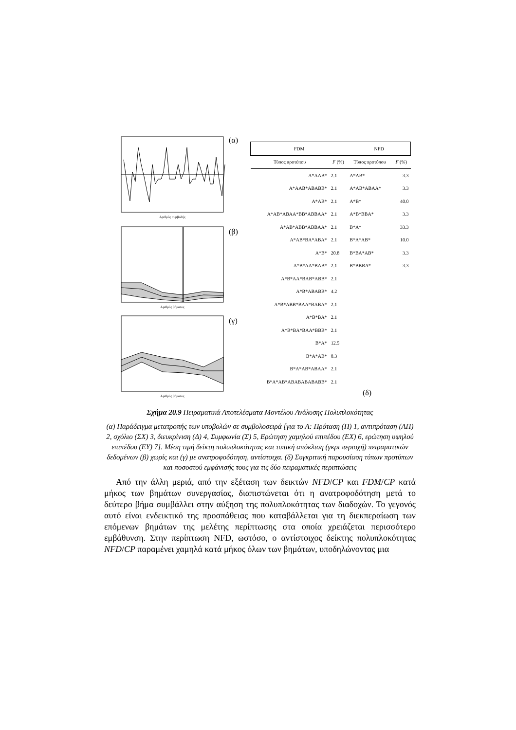Αριθμός συμβολής
(α)
Αριθμός βήματος
(β)
Αριθμός βήματος
(γ)
| FDM | | NFD | |
| --- | --- | --- | --- |
| Τύπος προτύπου | F (%) | Τύπος προτύπου | F (%) |
| A*AAB* | 2.1 | A*AB* | 3.3 |
| A*AAB*ABABB* | 2.1 | A*AB*ABAA* | 3.3 |
| A*AB* | 2.1 | A*B* | 40.0 |
| A*AB*ABAA*BB*ABBAA* | 2.1 | A*B*BBA* | 3.3 |
| A*AB*ABB*ABBAA* | 2.1 | B*A* | 33.3 |
| A*AB*BA*ABA* | 2.1 | B*A*AB* | 10.0 |
| A*B* | 20.8 | B*BA*AB* | 3.3 |
| A*B*AA*BAB* | 2.1 | B*BBBA* | 3.3 |
| A*B*AA*BAB*ABB* | 2.1 | | |
| A*B*ABABB* | 4.2 | | |
| A*B*ABB*BAA*BABA* | 2.1 | | |
| A*B*BA* | 2.1 | | |
| A*B*BA*BAA*BBB* | 2.1 | | |
| B*A* | 12.5 | | |
| B*A*AB* | 8.3 | | |
| B*A*AB*ABAA* | 2.1 | | |
| B*A*AB*ABABABABABB* | 2.1 | | |
(δ)
Σχήμα 20.9 Πειραματικά Αποτελέσματα Μοντέλου Ανάλυσης Πολυπλοκότητας
(α) Παράδειγμα μετατροπής των υποβολών σε συμβολοσειρά [για το A: Πρόταση (Π) 1, αντιπρόταση (ΑΠ) 2, σχόλιο (ΣΧ) 3, διευκρίνιση (Δ) 4, Συμφωνία (Σ) 5, Ερώτηση χαμηλού επιπέδου (ΕΧ) 6, ερώτηση υψηλού επιπέδου (ΕΥ) 7]. Μέση τιμή δείκτη πολυπλοκότητας και τυπική απόκλιση (γκρι περιοχή) πειραματικών δεδομένων (β) χωρίς και (γ) με ανατροφοδότηση, αντίστοιχα. (δ) Συγκριτική παρουσίαση τύπων προτύπων και ποσοστού εμφάνισής τους για τις δύο πειραματικές περιπτώσεις
Από την άλλη μεριά, από την εξέταση των δεικτών NFD/CP και FDM/CP κατά μήκος των βημάτων συνεργασίας, διαπιστώνεται ότι η ανατροφοδότηση μετά το δεύτερο βήμα συμβάλλει στην αύξηση της πολυπλοκότητας των διαδοχών. Το γεγονός αυτό είναι ενδεικτικό της προσπάθειας που καταβάλλεται για τη διεκπεραίωση των επόμενων βημάτων της μελέτης περίπτωσης στα οποία χρειάζεται περισσότερο εμβάθυνση. Στην περίπτωση NFD, ωστόσο, ο αντίστοιχος δείκτης πολυπλοκότητας NFD/CP παραμένει χαμηλά κατά μήκος όλων των βημάτων, υποδηλώνοντας μια